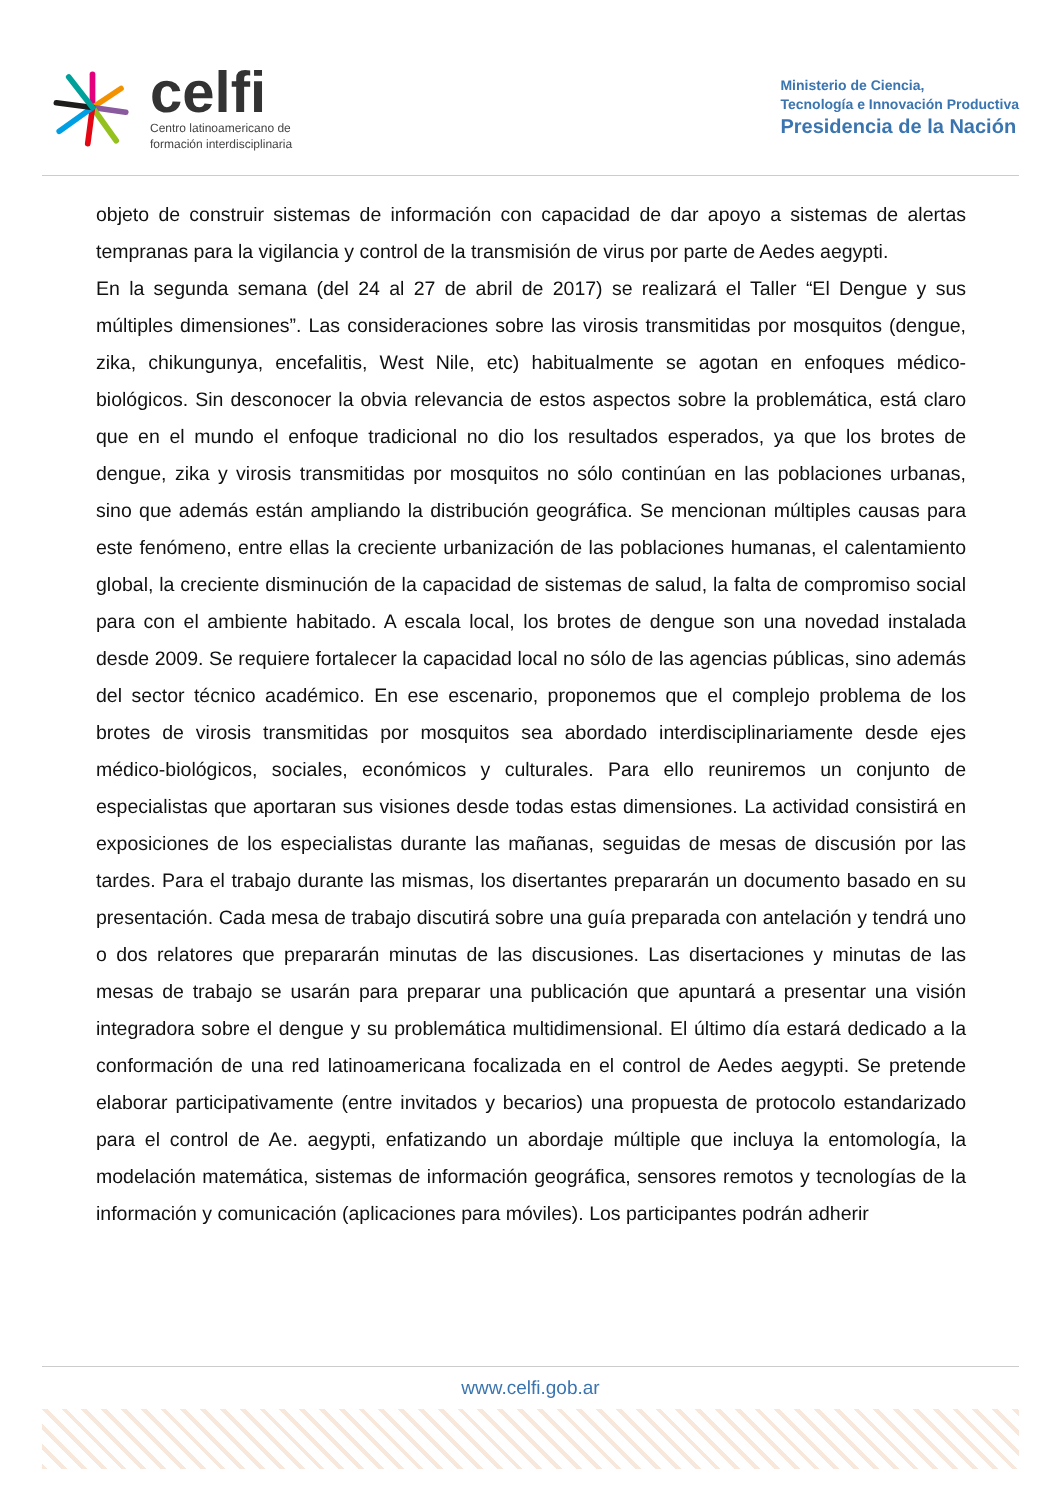celfi
Centro latinoamericano de
formación interdisciplinaria
Ministerio de Ciencia,
Tecnología e Innovación Productiva
Presidencia de la Nación
objeto de construir sistemas de información con capacidad de dar apoyo a sistemas de alertas tempranas para la vigilancia y control de la transmisión de virus por parte de Aedes aegypti.
En la segunda semana (del 24 al 27 de abril de 2017) se realizará el Taller “El Dengue y sus múltiples dimensiones”. Las consideraciones sobre las virosis transmitidas por mosquitos (dengue, zika, chikungunya, encefalitis, West Nile, etc) habitualmente se agotan en enfoques médico-biológicos. Sin desconocer la obvia relevancia de estos aspectos sobre la problemática, está claro que en el mundo el enfoque tradicional no dio los resultados esperados, ya que los brotes de dengue, zika y virosis transmitidas por mosquitos no sólo continúan en las poblaciones urbanas, sino que además están ampliando la distribución geográfica. Se mencionan múltiples causas para este fenómeno, entre ellas la creciente urbanización de las poblaciones humanas, el calentamiento global, la creciente disminución de la capacidad de sistemas de salud, la falta de compromiso social para con el ambiente habitado. A escala local, los brotes de dengue son una novedad instalada desde 2009. Se requiere fortalecer la capacidad local no sólo de las agencias públicas, sino además del sector técnico académico. En ese escenario, proponemos que el complejo problema de los brotes de virosis transmitidas por mosquitos sea abordado interdisciplinariamente desde ejes médico-biológicos, sociales, económicos y culturales. Para ello reuniremos un conjunto de especialistas que aportaran sus visiones desde todas estas dimensiones. La actividad consistirá en exposiciones de los especialistas durante las mañanas, seguidas de mesas de discusión por las tardes. Para el trabajo durante las mismas, los disertantes prepararán un documento basado en su presentación. Cada mesa de trabajo discutirá sobre una guía preparada con antelación y tendrá uno o dos relatores que prepararán minutas de las discusiones. Las disertaciones y minutas de las mesas de trabajo se usarán para preparar una publicación que apuntará a presentar una visión integradora sobre el dengue y su problemática multidimensional. El último día estará dedicado a la conformación de una red latinoamericana focalizada en el control de Aedes aegypti. Se pretende elaborar participativamente (entre invitados y becarios) una propuesta de protocolo estandarizado para el control de Ae. aegypti, enfatizando un abordaje múltiple que incluya la entomología, la modelación matemática, sistemas de información geográfica, sensores remotos y tecnologías de la información y comunicación (aplicaciones para móviles). Los participantes podrán adherir
www.celfi.gob.ar